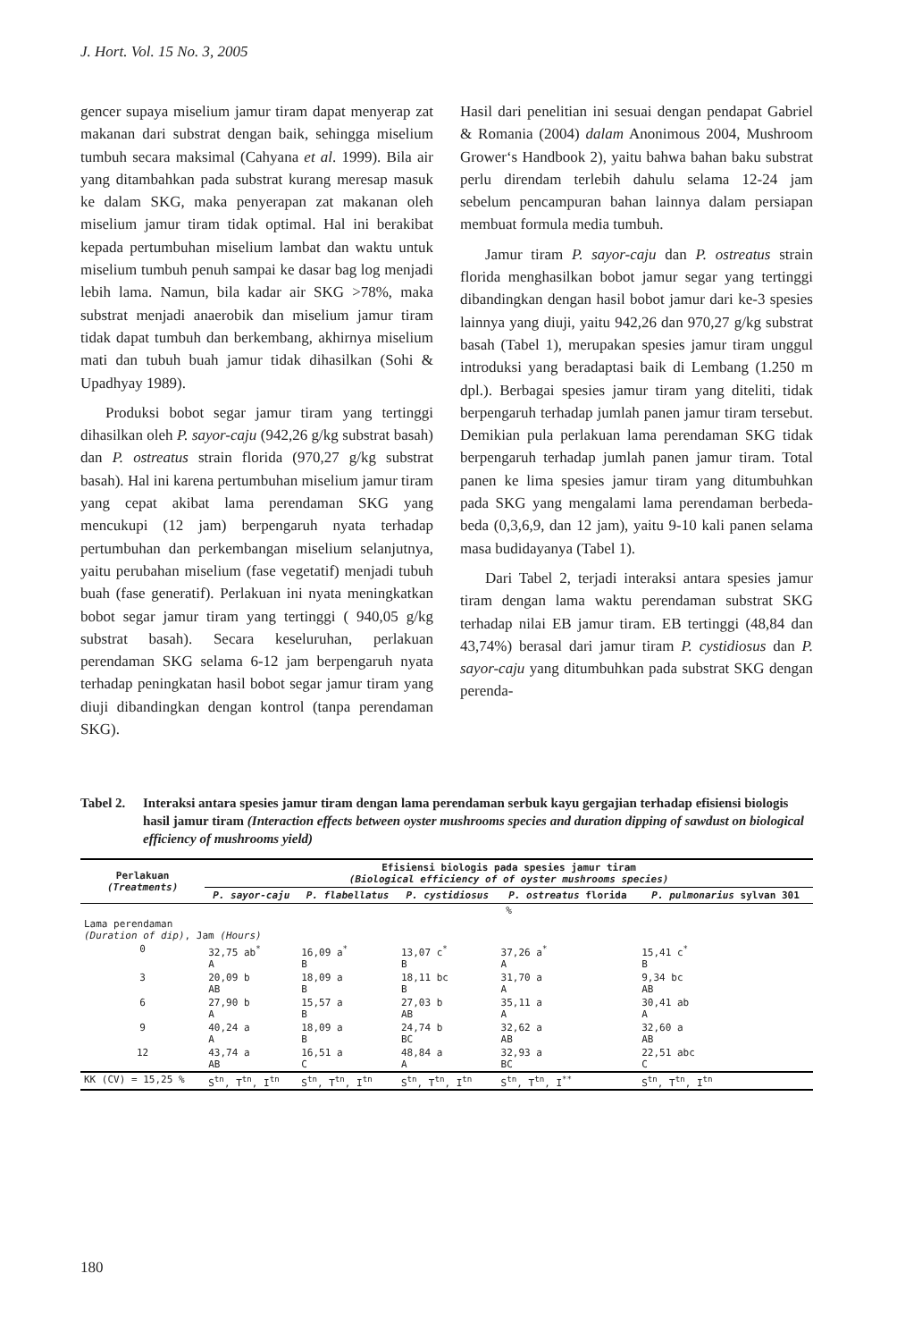J. Hort. Vol. 15 No. 3, 2005
gencer supaya miselium jamur tiram dapat menyerap zat makanan dari substrat dengan baik, sehingga miselium tumbuh secara maksimal (Cahyana et al. 1999). Bila air yang ditambahkan pada substrat kurang meresap masuk ke dalam SKG, maka penyerapan zat makanan oleh miselium jamur tiram tidak optimal. Hal ini berakibat kepada pertumbuhan miselium lambat dan waktu untuk miselium tumbuh penuh sampai ke dasar bag log menjadi lebih lama. Namun, bila kadar air SKG >78%, maka substrat menjadi anaerobik dan miselium jamur tiram tidak dapat tumbuh dan berkembang, akhirnya miselium mati dan tubuh buah jamur tidak dihasilkan (Sohi & Upadhyay 1989).
Produksi bobot segar jamur tiram yang tertinggi dihasilkan oleh P. sayor-caju (942,26 g/kg substrat basah) dan P. ostreatus strain florida (970,27 g/kg substrat basah). Hal ini karena pertumbuhan miselium jamur tiram yang cepat akibat lama perendaman SKG yang mencukupi (12 jam) berpengaruh nyata terhadap pertumbuhan dan perkembangan miselium selanjutnya, yaitu perubahan miselium (fase vegetatif) menjadi tubuh buah (fase generatif). Perlakuan ini nyata meningkatkan bobot segar jamur tiram yang tertinggi ( 940,05 g/kg substrat basah). Secara keseluruhan, perlakuan perendaman SKG selama 6-12 jam berpengaruh nyata terhadap peningkatan hasil bobot segar jamur tiram yang diuji dibandingkan dengan kontrol (tanpa perendaman SKG).
Hasil dari penelitian ini sesuai dengan pendapat Gabriel & Romania (2004) dalam Anonimous 2004, Mushroom Grower‘s Handbook 2), yaitu bahwa bahan baku substrat perlu direndam terlebih dahulu selama 12-24 jam sebelum pencampuran bahan lainnya dalam persiapan membuat formula media tumbuh.
Jamur tiram P. sayor-caju dan P. ostreatus strain florida menghasilkan bobot jamur segar yang tertinggi dibandingkan dengan hasil bobot jamur dari ke-3 spesies lainnya yang diuji, yaitu 942,26 dan 970,27 g/kg substrat basah (Tabel 1), merupakan spesies jamur tiram unggul introduksi yang beradaptasi baik di Lembang (1.250 m dpl.). Berbagai spesies jamur tiram yang diteliti, tidak berpengaruh terhadap jumlah panen jamur tiram tersebut. Demikian pula perlakuan lama perendaman SKG tidak berpengaruh terhadap jumlah panen jamur tiram. Total panen ke lima spesies jamur tiram yang ditumbuhkan pada SKG yang mengalami lama perendaman berbeda-beda (0,3,6,9, dan 12 jam), yaitu 9-10 kali panen selama masa budidayanya (Tabel 1).
Dari Tabel 2, terjadi interaksi antara spesies jamur tiram dengan lama waktu perendaman substrat SKG terhadap nilai EB jamur tiram. EB tertinggi (48,84 dan 43,74%) berasal dari jamur tiram P. cystidiosus dan P. sayor-caju yang ditumbuhkan pada substrat SKG dengan perenda-
Tabel 2. Interaksi antara spesies jamur tiram dengan lama perendaman serbuk kayu gergajian terhadap efisiensi biologis hasil jamur tiram (Interaction effects between oyster mushrooms species and duration dipping of sawdust on biological efficiency of mushrooms yield)
| Perlakuan (Treatments) | Efisiensi biologis pada spesies jamur tiram (Biological efficiency of of oyster mushrooms species) | | | | |
| --- | --- | --- | --- | --- | --- |
| | P. sayor-caju | P. flabellatus | P. cystidiosus | P. ostreatus florida | P. pulmonarius sylvan 301 |
| | % | | | | |
| Lama perendaman (Duration of dip) , Jam (Hours) | | | | | |
| 0 | 32,75 ab<sup>*</sup> A | 16,09 a<sup>*</sup> B | 13,07 c<sup>*</sup> B | 37,26 a<sup>*</sup> A | 15,41 c<sup>*</sup> B |
| 3 | 20,09 b AB | 18,09 a B | 18,11 bc B | 31,70 a A | 9,34 bc AB |
| 6 | 27,90 b A | 15,57 a B | 27,03 b AB | 35,11 a A | 30,41 ab A |
| 9 | 40,24 a A | 18,09 a B | 24,74 b BC | 32,62 a AB | 32,60 a AB |
| 12 | 43,74 a AB | 16,51 a C | 48,84 a A | 32,93 a BC | 22,51 abc C |
| KK (CV) = 15,25 % | S<sup>tn</sup>, T<sup>tn</sup>, I<sup>tn</sup> | S<sup>tn</sup>, T<sup>tn</sup>, I<sup>tn</sup> | S<sup>tn</sup>, T<sup>tn</sup>, I<sup>tn</sup> | S<sup>tn</sup>, T<sup>tn</sup>, I<sup>**</sup> | S<sup>tn</sup>, T<sup>tn</sup>, I<sup>tn</sup> |
180